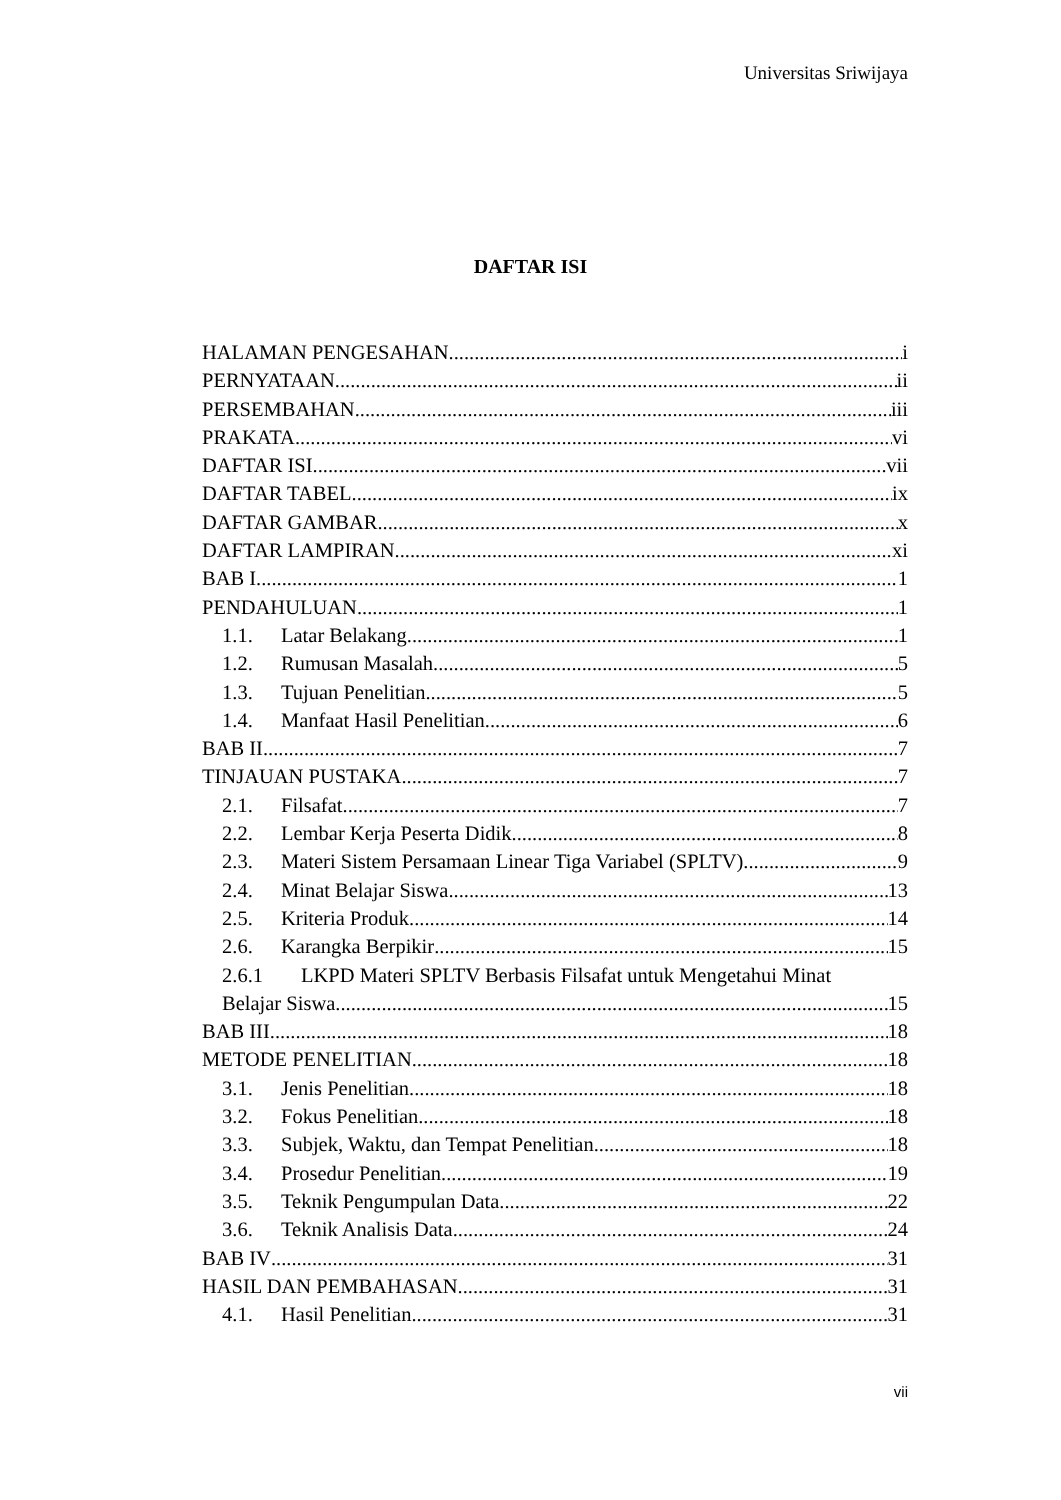Universitas Sriwijaya
DAFTAR ISI
HALAMAN PENGESAHAN i
PERNYATAAN ii
PERSEMBAHAN iii
PRAKATA vi
DAFTAR ISI vii
DAFTAR TABEL ix
DAFTAR GAMBAR x
DAFTAR LAMPIRAN xi
BAB I 1
PENDAHULUAN 1
1.1. Latar Belakang 1
1.2. Rumusan Masalah 5
1.3. Tujuan Penelitian 5
1.4. Manfaat Hasil Penelitian 6
BAB II 7
TINJAUAN PUSTAKA 7
2.1. Filsafat 7
2.2. Lembar Kerja Peserta Didik 8
2.3. Materi Sistem Persamaan Linear Tiga Variabel (SPLTV) 9
2.4. Minat Belajar Siswa 13
2.5. Kriteria Produk 14
2.6. Karangka Berpikir 15
2.6.1 LKPD Materi SPLTV Berbasis Filsafat untuk Mengetahui Minat
Belajar Siswa 15
BAB III 18
METODE PENELITIAN 18
3.1. Jenis Penelitian 18
3.2. Fokus Penelitian 18
3.3. Subjek, Waktu, dan Tempat Penelitian 18
3.4. Prosedur Penelitian 19
3.5. Teknik Pengumpulan Data 22
3.6. Teknik Analisis Data 24
BAB IV 31
HASIL DAN PEMBAHASAN 31
4.1. Hasil Penelitian 31
vii